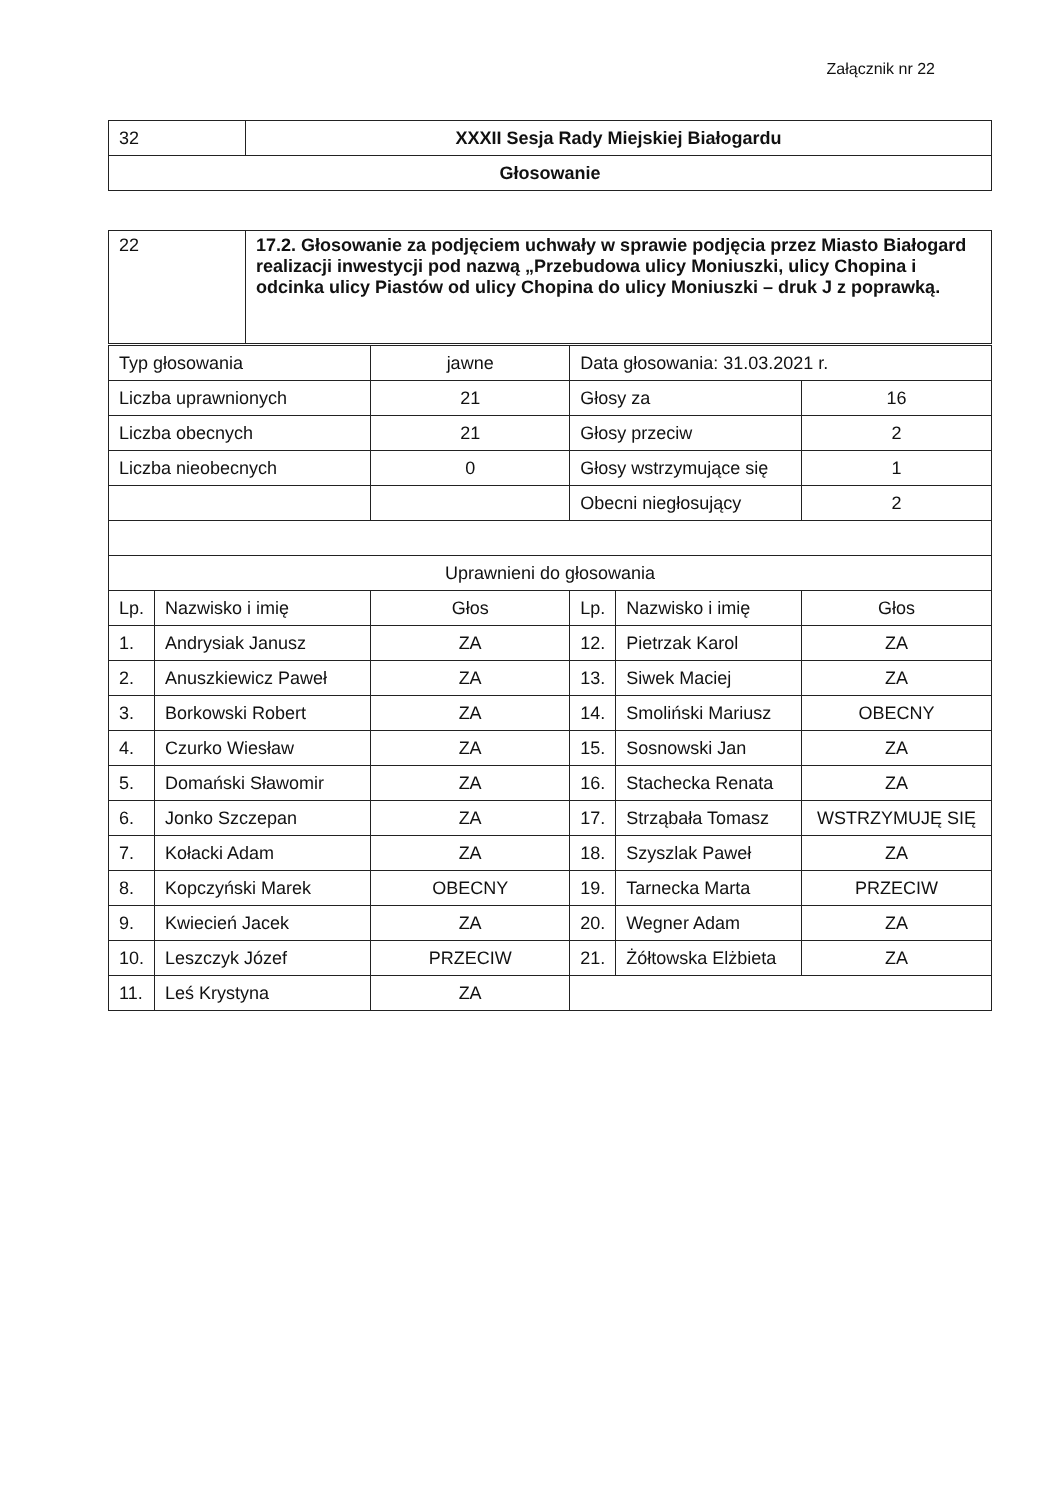Załącznik nr 22
| 32 | XXXII Sesja Rady Miejskiej Białogardu |
| Głosowanie | |
| 22 | 17.2. Głosowanie za podjęciem uchwały w sprawie podjęcia przez Miasto Białogard realizacji inwestycji pod nazwą „Przebudowa ulicy Moniuszki, ulicy Chopina i odcinka ulicy Piastów od ulicy Chopina do ulicy Moniuszki – druk J z poprawką. |
| Typ głosowania | | jawne | Data głosowania: 31.03.2021 r. | | |
| Liczba uprawnionych | | 21 | Głosy za | | 16 |
| Liczba obecnych | | 21 | Głosy przeciw | | 2 |
| Liczba nieobecnych | | 0 | Głosy wstrzymujące się | | 1 |
| | | | Obecni niegłosujący | | 2 |
| Uprawnieni do głosowania | | | | | |
| Lp. | Nazwisko i imię | Głos | Lp. | Nazwisko i imię | Głos |
| 1. | Andrysiak Janusz | ZA | 12. | Pietrzak Karol | ZA |
| 2. | Anuszkiewicz Paweł | ZA | 13. | Siwek Maciej | ZA |
| 3. | Borkowski Robert | ZA | 14. | Smoliński Mariusz | OBECNY |
| 4. | Czurko Wiesław | ZA | 15. | Sosnowski Jan | ZA |
| 5. | Domański Sławomir | ZA | 16. | Stachecka Renata | ZA |
| 6. | Jonko Szczepan | ZA | 17. | Strząbała Tomasz | WSTRZYMUJĘ SIĘ |
| 7. | Kołacki Adam | ZA | 18. | Szyszlak Paweł | ZA |
| 8. | Kopczyński Marek | OBECNY | 19. | Tarnecka Marta | PRZECIW |
| 9. | Kwiecień Jacek | ZA | 20. | Wegner Adam | ZA |
| 10. | Leszczyk Józef | PRZECIW | 21. | Żółtowska Elżbieta | ZA |
| 11. | Leś Krystyna | ZA | | | |